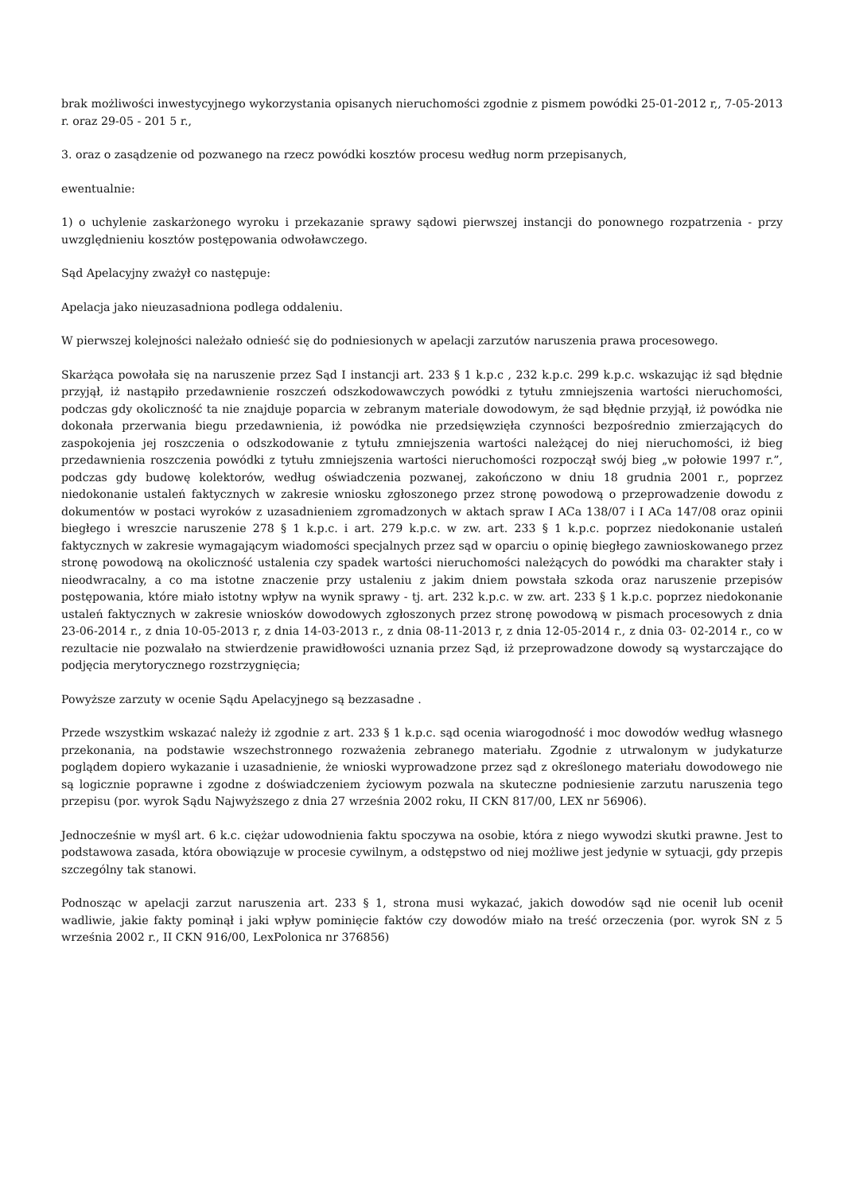brak możliwości inwestycyjnego wykorzystania opisanych nieruchomości zgodnie z pismem powódki 25-01-2012 r,, 7-05-2013 r. oraz 29-05 - 201 5 r.,
3. oraz o zasądzenie od pozwanego na rzecz powódki kosztów procesu według norm przepisanych,
ewentualnie:
1) o uchylenie zaskarżonego wyroku i przekazanie sprawy sądowi pierwszej instancji do ponownego rozpatrzenia - przy uwzględnieniu kosztów postępowania odwoławczego.
Sąd Apelacyjny zważył co następuje:
Apelacja jako nieuzasadniona podlega oddaleniu.
W pierwszej kolejności należało odnieść się do podniesionych w apelacji zarzutów naruszenia prawa procesowego.
Skarżąca powołała się na naruszenie przez Sąd I instancji art. 233 § 1 k.p.c , 232 k.p.c. 299 k.p.c. wskazując iż sąd błędnie przyjął, iż nastąpiło przedawnienie roszczeń odszkodowawczych powódki z tytułu zmniejszenia wartości nieruchomości, podczas gdy okoliczność ta nie znajduje poparcia w zebranym materiale dowodowym, że sąd błędnie przyjął, iż powódka nie dokonała przerwania biegu przedawnienia, iż powódka nie przedsięwzięła czynności bezpośrednio zmierzających do zaspokojenia jej roszczenia o odszkodowanie z tytułu zmniejszenia wartości należącej do niej nieruchomości, iż bieg przedawnienia roszczenia powódki z tytułu zmniejszenia wartości nieruchomości rozpoczął swój bieg „w połowie 1997 r.”, podczas gdy budowę kolektorów, według oświadczenia pozwanej, zakończono w dniu 18 grudnia 2001 r., poprzez niedokonanie ustaleń faktycznych w zakresie wniosku zgłoszonego przez stronę powodową o przeprowadzenie dowodu z dokumentów w postaci wyroków z uzasadnieniem zgromadzonych w aktach spraw I ACa 138/07 i I ACa 147/08 oraz opinii biegłego i wreszcie naruszenie 278 § 1 k.p.c. i art. 279 k.p.c. w zw. art. 233 § 1 k.p.c. poprzez niedokonanie ustaleń faktycznych w zakresie wymagającym wiadomości specjalnych przez sąd w oparciu o opinię biegłego zawnioskowanego przez stronę powodową na okoliczność ustalenia czy spadek wartości nieruchomości należących do powódki ma charakter stały i nieodwracalny, a co ma istotne znaczenie przy ustaleniu z jakim dniem powstała szkoda oraz naruszenie przepisów postępowania, które miało istotny wpływ na wynik sprawy - tj. art. 232 k.p.c. w zw. art. 233 § 1 k.p.c. poprzez niedokonanie ustaleń faktycznych w zakresie wniosków dowodowych zgłoszonych przez stronę powodową w pismach procesowych z dnia 23-06-2014 r., z dnia 10-05-2013 r, z dnia 14-03-2013 r., z dnia 08-11-2013 r, z dnia 12-05-2014 r., z dnia 03- 02-2014 r., co w rezultacie nie pozwalało na stwierdzenie prawidłowości uznania przez Sąd, iż przeprowadzone dowody są wystarczające do podjęcia merytorycznego rozstrzygnięcia;
Powyższe zarzuty w ocenie Sądu Apelacyjnego są bezzasadne .
Przede wszystkim wskazać należy iż zgodnie z art. 233 § 1 k.p.c. sąd ocenia wiarogodność i moc dowodów według własnego przekonania, na podstawie wszechstronnego rozważenia zebranego materiału. Zgodnie z utrwalonym w judykaturze poglądem dopiero wykazanie i uzasadnienie, że wnioski wyprowadzone przez sąd z określonego materiału dowodowego nie są logicznie poprawne i zgodne z doświadczeniem życiowym pozwala na skuteczne podniesienie zarzutu naruszenia tego przepisu (por. wyrok Sądu Najwyższego z dnia 27 września 2002 roku, II CKN 817/00, LEX nr 56906).
Jednocześnie w myśl art. 6 k.c. ciężar udowodnienia faktu spoczywa na osobie, która z niego wywodzi skutki prawne. Jest to podstawowa zasada, która obowiązuje w procesie cywilnym, a odstępstwo od niej możliwe jest jedynie w sytuacji, gdy przepis szczególny tak stanowi.
Podnosząc w apelacji zarzut naruszenia art. 233 § 1, strona musi wykazać, jakich dowodów sąd nie ocenił lub ocenił wadliwie, jakie fakty pominął i jaki wpływ pominięcie faktów czy dowodów miało na treść orzeczenia (por. wyrok SN z 5 września 2002 r., II CKN 916/00, LexPolonica nr 376856)